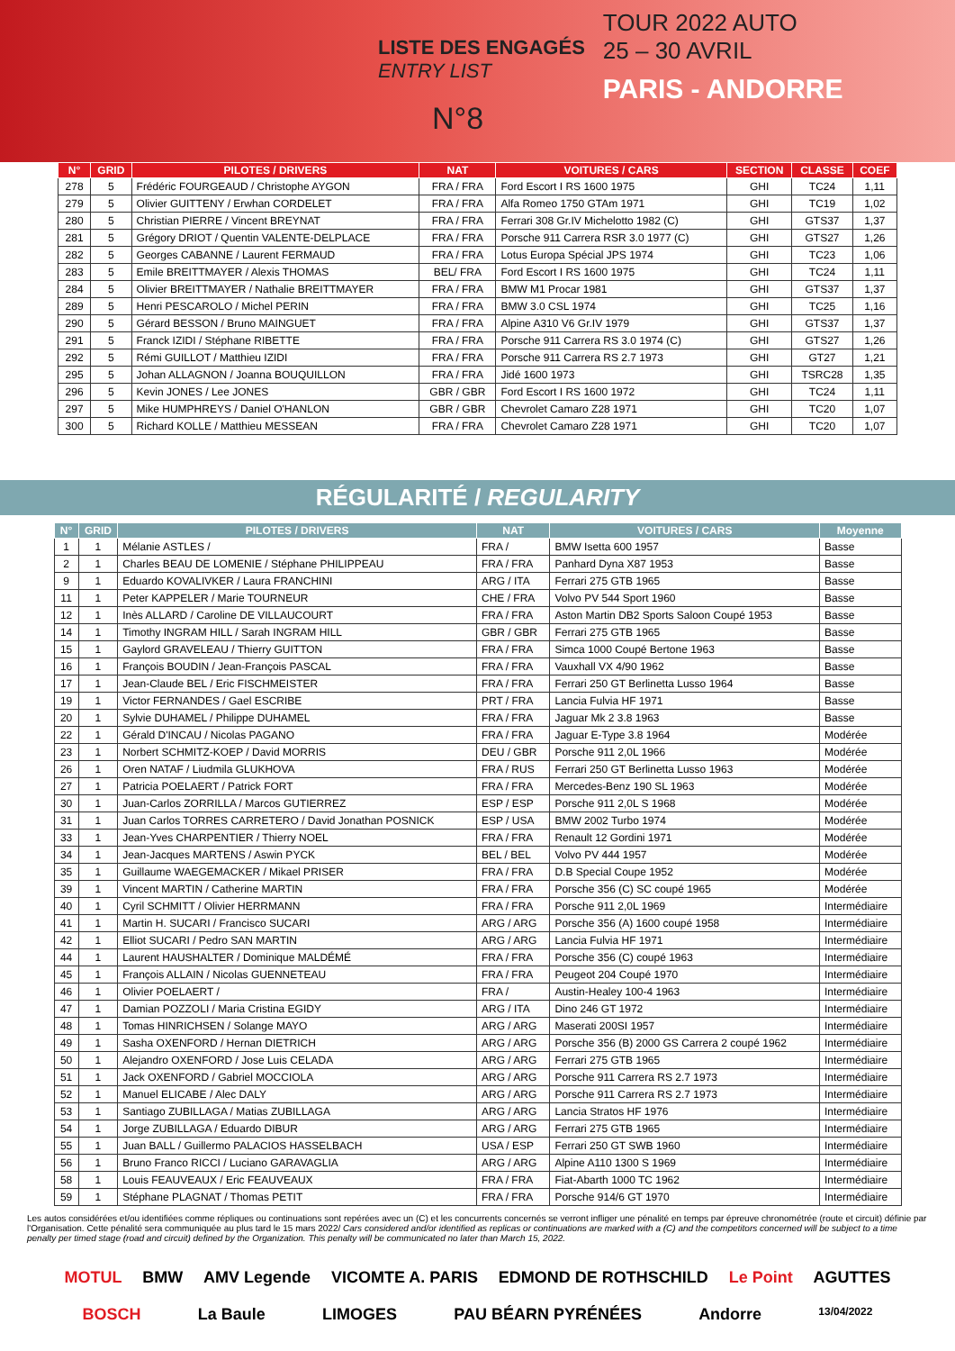LISTE DES ENGAGÉS
ENTRY LIST
N°8
TOUR 2022 AUTO
25 – 30 AVRIL
PARIS - ANDORRE
| N° | GRID | PILOTES / DRIVERS | NAT | VOITURES / CARS | SECTION | CLASSE | COEF |
| --- | --- | --- | --- | --- | --- | --- | --- |
| 278 | 5 | Frédéric FOURGEAUD / Christophe AYGON | FRA / FRA | Ford Escort I RS 1600 1975 | GHI | TC24 | 1,11 |
| 279 | 5 | Olivier GUITTENY / Erwhan CORDELET | FRA / FRA | Alfa Romeo 1750 GTAm 1971 | GHI | TC19 | 1,02 |
| 280 | 5 | Christian PIERRE / Vincent BREYNAT | FRA / FRA | Ferrari 308 Gr.IV Michelotto 1982 (C) | GHI | GTS37 | 1,37 |
| 281 | 5 | Grégory DRIOT / Quentin VALENTE-DELPLACE | FRA / FRA | Porsche 911 Carrera RSR 3.0 1977 (C) | GHI | GTS27 | 1,26 |
| 282 | 5 | Georges CABANNE / Laurent FERMAUD | FRA / FRA | Lotus Europa Spécial JPS 1974 | GHI | TC23 | 1,06 |
| 283 | 5 | Emile BREITTMAYER / Alexis THOMAS | BEL/ FRA | Ford Escort I RS 1600 1975 | GHI | TC24 | 1,11 |
| 284 | 5 | Olivier BREITTMAYER / Nathalie BREITTMAYER | FRA / FRA | BMW M1 Procar 1981 | GHI | GTS37 | 1,37 |
| 289 | 5 | Henri PESCAROLO / Michel PERIN | FRA / FRA | BMW 3.0 CSL 1974 | GHI | TC25 | 1,16 |
| 290 | 5 | Gérard BESSON / Bruno MAINGUET | FRA / FRA | Alpine A310 V6 Gr.IV 1979 | GHI | GTS37 | 1,37 |
| 291 | 5 | Franck IZIDI / Stéphane RIBETTE | FRA / FRA | Porsche 911 Carrera RS 3.0 1974 (C) | GHI | GTS27 | 1,26 |
| 292 | 5 | Rémi GUILLOT / Matthieu IZIDI | FRA / FRA | Porsche 911 Carrera RS 2.7 1973 | GHI | GT27 | 1,21 |
| 295 | 5 | Johan ALLAGNON / Joanna BOUQUILLON | FRA / FRA | Jidé 1600 1973 | GHI | TSRC28 | 1,35 |
| 296 | 5 | Kevin JONES / Lee JONES | GBR / GBR | Ford Escort I RS 1600 1972 | GHI | TC24 | 1,11 |
| 297 | 5 | Mike HUMPHREYS / Daniel O'HANLON | GBR / GBR | Chevrolet Camaro Z28 1971 | GHI | TC20 | 1,07 |
| 300 | 5 | Richard KOLLE / Matthieu MESSEAN | FRA / FRA | Chevrolet Camaro Z28 1971 | GHI | TC20 | 1,07 |
RÉGULARITÉ / REGULARITY
| N° | GRID | PILOTES / DRIVERS | NAT | VOITURES / CARS | Moyenne |
| --- | --- | --- | --- | --- | --- |
| 1 | 1 | Mélanie ASTLES / | FRA / | BMW Isetta 600 1957 | Basse |
| 2 | 1 | Charles BEAU DE LOMENIE / Stéphane PHILIPPEAU | FRA / FRA | Panhard Dyna X87 1953 | Basse |
| 9 | 1 | Eduardo KOVALIVKER / Laura FRANCHINI | ARG / ITA | Ferrari 275 GTB 1965 | Basse |
| 11 | 1 | Peter KAPPELER / Marie TOURNEUR | CHE / FRA | Volvo PV 544 Sport 1960 | Basse |
| 12 | 1 | Inès ALLARD / Caroline DE VILLAUCOURT | FRA / FRA | Aston Martin DB2 Sports Saloon Coupé 1953 | Basse |
| 14 | 1 | Timothy INGRAM HILL / Sarah INGRAM HILL | GBR / GBR | Ferrari 275 GTB 1965 | Basse |
| 15 | 1 | Gaylord GRAVELEAU / Thierry GUITTON | FRA / FRA | Simca 1000 Coupé Bertone 1963 | Basse |
| 16 | 1 | François BOUDIN / Jean-François PASCAL | FRA / FRA | Vauxhall VX 4/90 1962 | Basse |
| 17 | 1 | Jean-Claude BEL / Eric FISCHMEISTER | FRA / FRA | Ferrari 250 GT Berlinetta Lusso 1964 | Basse |
| 19 | 1 | Victor FERNANDES / Gael ESCRIBE | PRT / FRA | Lancia Fulvia HF 1971 | Basse |
| 20 | 1 | Sylvie DUHAMEL / Philippe DUHAMEL | FRA / FRA | Jaguar Mk 2 3.8 1963 | Basse |
| 22 | 1 | Gérald D'INCAU / Nicolas PAGANO | FRA / FRA | Jaguar E-Type 3.8 1964 | Modérée |
| 23 | 1 | Norbert SCHMITZ-KOEP / David MORRIS | DEU / GBR | Porsche 911 2,0L 1966 | Modérée |
| 26 | 1 | Oren NATAF / Liudmila GLUKHOVA | FRA / RUS | Ferrari 250 GT Berlinetta Lusso 1963 | Modérée |
| 27 | 1 | Patricia POELAERT / Patrick FORT | FRA / FRA | Mercedes-Benz 190 SL 1963 | Modérée |
| 30 | 1 | Juan-Carlos ZORRILLA / Marcos GUTIERREZ | ESP / ESP | Porsche 911 2,0L S 1968 | Modérée |
| 31 | 1 | Juan Carlos TORRES CARRETERO / David Jonathan POSNICK | ESP / USA | BMW 2002 Turbo 1974 | Modérée |
| 33 | 1 | Jean-Yves CHARPENTIER / Thierry NOEL | FRA / FRA | Renault 12 Gordini 1971 | Modérée |
| 34 | 1 | Jean-Jacques MARTENS / Aswin PYCK | BEL / BEL | Volvo PV 444 1957 | Modérée |
| 35 | 1 | Guillaume WAEGEMACKER / Mikael PRISER | FRA / FRA | D.B Special Coupe 1952 | Modérée |
| 39 | 1 | Vincent MARTIN / Catherine MARTIN | FRA / FRA | Porsche 356 (C) SC coupé 1965 | Modérée |
| 40 | 1 | Cyril SCHMITT / Olivier HERRMANN | FRA / FRA | Porsche 911 2,0L 1969 | Intermédiaire |
| 41 | 1 | Martin H. SUCARI / Francisco SUCARI | ARG / ARG | Porsche 356 (A) 1600 coupé 1958 | Intermédiaire |
| 42 | 1 | Elliot SUCARI / Pedro SAN MARTIN | ARG / ARG | Lancia Fulvia HF 1971 | Intermédiaire |
| 44 | 1 | Laurent HAUSHALTER / Dominique MALDÉMÉ | FRA / FRA | Porsche 356 (C) coupé 1963 | Intermédiaire |
| 45 | 1 | François ALLAIN / Nicolas GUENNETEAU | FRA / FRA | Peugeot 204 Coupé 1970 | Intermédiaire |
| 46 | 1 | Olivier POELAERT / | FRA / | Austin-Healey 100-4 1963 | Intermédiaire |
| 47 | 1 | Damian POZZOLI / Maria Cristina EGIDY | ARG / ITA | Dino 246 GT 1972 | Intermédiaire |
| 48 | 1 | Tomas HINRICHSEN / Solange MAYO | ARG / ARG | Maserati 200SI 1957 | Intermédiaire |
| 49 | 1 | Sasha OXENFORD / Hernan DIETRICH | ARG / ARG | Porsche 356 (B) 2000 GS Carrera 2 coupé 1962 | Intermédiaire |
| 50 | 1 | Alejandro OXENFORD / Jose Luis CELADA | ARG / ARG | Ferrari 275 GTB 1965 | Intermédiaire |
| 51 | 1 | Jack OXENFORD / Gabriel MOCCIOLA | ARG / ARG | Porsche 911 Carrera RS 2.7 1973 | Intermédiaire |
| 52 | 1 | Manuel ELICABE / Alec DALY | ARG / ARG | Porsche 911 Carrera RS 2.7 1973 | Intermédiaire |
| 53 | 1 | Santiago ZUBILLAGA / Matias ZUBILLAGA | ARG / ARG | Lancia Stratos HF 1976 | Intermédiaire |
| 54 | 1 | Jorge ZUBILLAGA / Eduardo DIBUR | ARG / ARG | Ferrari 275 GTB 1965 | Intermédiaire |
| 55 | 1 | Juan BALL / Guillermo PALACIOS HASSELBACH | USA / ESP | Ferrari 250 GT SWB 1960 | Intermédiaire |
| 56 | 1 | Bruno Franco RICCI / Luciano GARAVAGLIA | ARG / ARG | Alpine A110 1300 S 1969 | Intermédiaire |
| 58 | 1 | Louis FEAUVEAUX / Eric FEAUVEAUX | FRA / FRA | Fiat-Abarth 1000 TC 1962 | Intermédiaire |
| 59 | 1 | Stéphane PLAGNAT / Thomas PETIT | FRA / FRA | Porsche 914/6 GT 1970 | Intermédiaire |
Les autos considérées et/ou identifiées comme répliques ou continuations sont repérées avec un (C) et les concurrents concernés se verront infliger une pénalité en temps par épreuve chronométrée (route et circuit) définie par l'Organisation. Cette pénalité sera communiquée au plus tard le 15 mars 2022/ Cars considered and/or identified as replicas or continuations are marked with a (C) and the competitors concerned will be subject to a time penalty per timed stage (road and circuit) defined by the Organization. This penalty will be communicated no later than March 15, 2022.
MOTUL BMW AMV Legende VICOMTE A. PARIS EDMOND DE ROTHSCHILD Le Point AGUTTES BOSCH La Baule LIMOGES PAU BÉARN PYRÉNÉES Andorre 13/04/2022